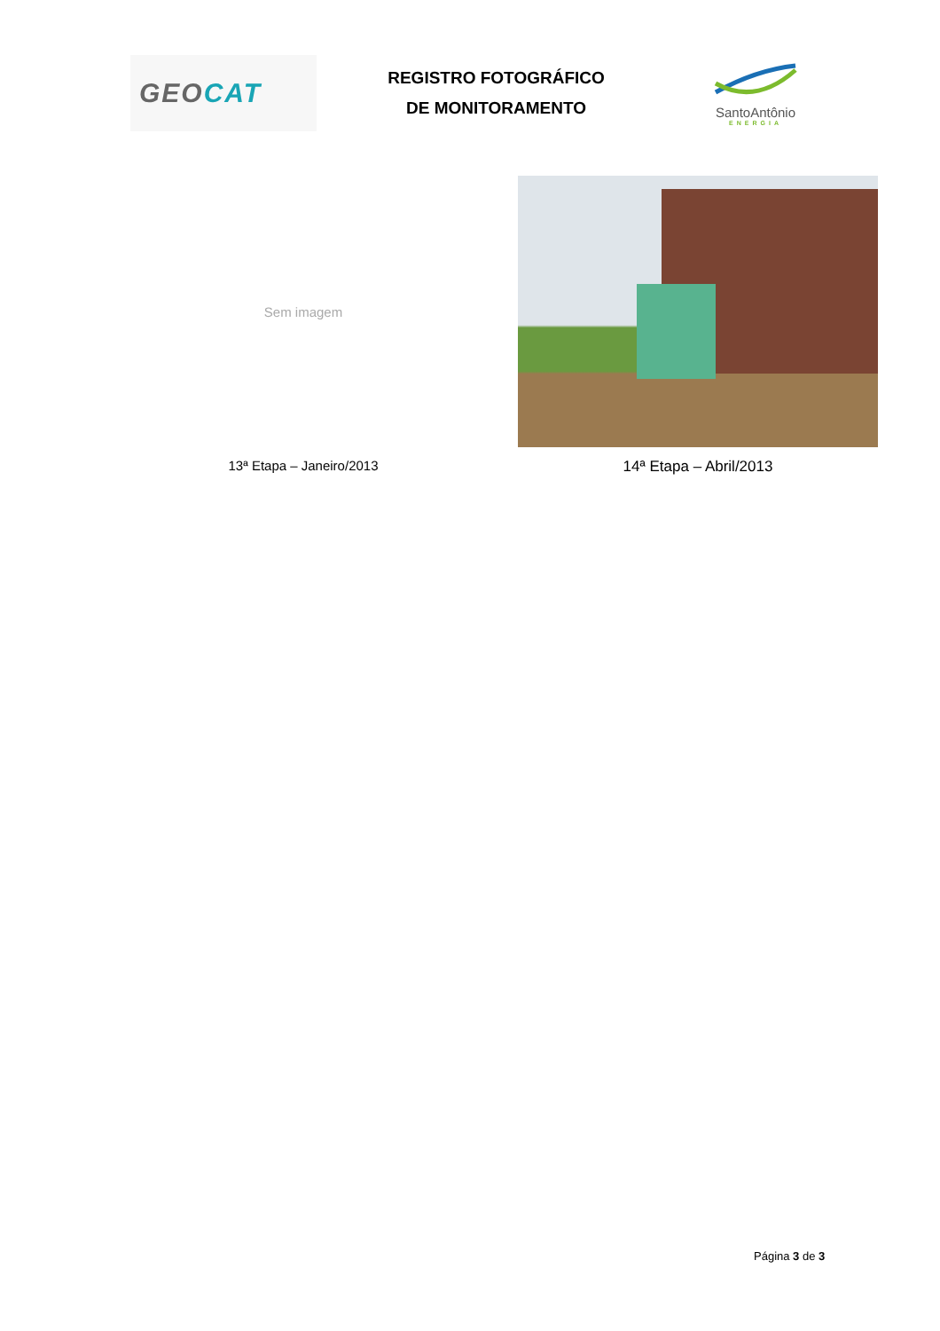GEO CAT
REGISTRO FOTOGRÁFICO
DE MONITORAMENTO
SantoAntônio
ENERGIA
Sem imagem
13ª Etapa – Janeiro/2013
14ª Etapa – Abril/2013
Página 3 de 3